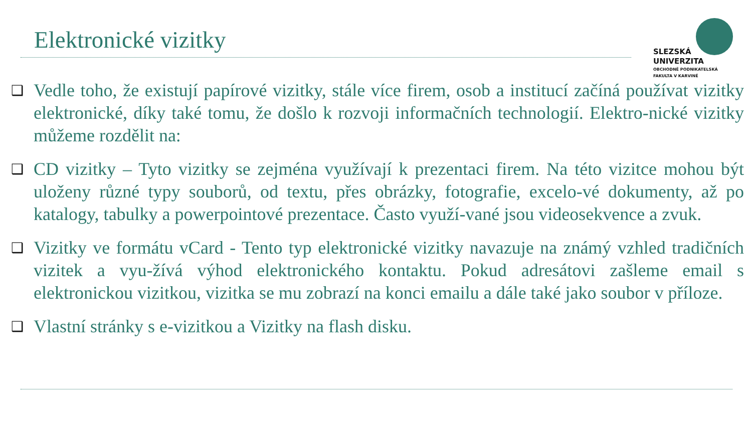Elektronické vizitky
SLEZSKÁ
UNIVERZITA
OBCHODNĚ PODNIKATELSKÁ
FAKULTA V KARVINÉ
❑
Vedle toho, že existují papírové vizitky, stále více firem, osob a institucí začíná používat vizitky elektronické, díky také tomu, že došlo k rozvoji informačních technologií. Elektro-nické vizitky můžeme rozdělit na:
❑
CD vizitky – Tyto vizitky se zejména využívají k prezentaci firem. Na této vizitce mohou být uloženy různé typy souborů, od textu, přes obrázky, fotografie, excelo-vé dokumenty, až po katalogy, tabulky a powerpointové prezentace. Často využí-vané jsou videosekvence a zvuk.
❑
Vizitky ve formátu vCard - Tento typ elektronické vizitky navazuje na známý vzhled tradičních vizitek a vyu-žívá výhod elektronického kontaktu. Pokud adresátovi zašleme email s elektronickou vizitkou, vizitka se mu zobrazí na konci emailu a dále také jako soubor v příloze.
❑
Vlastní stránky s e-vizitkou a Vizitky na flash disku.